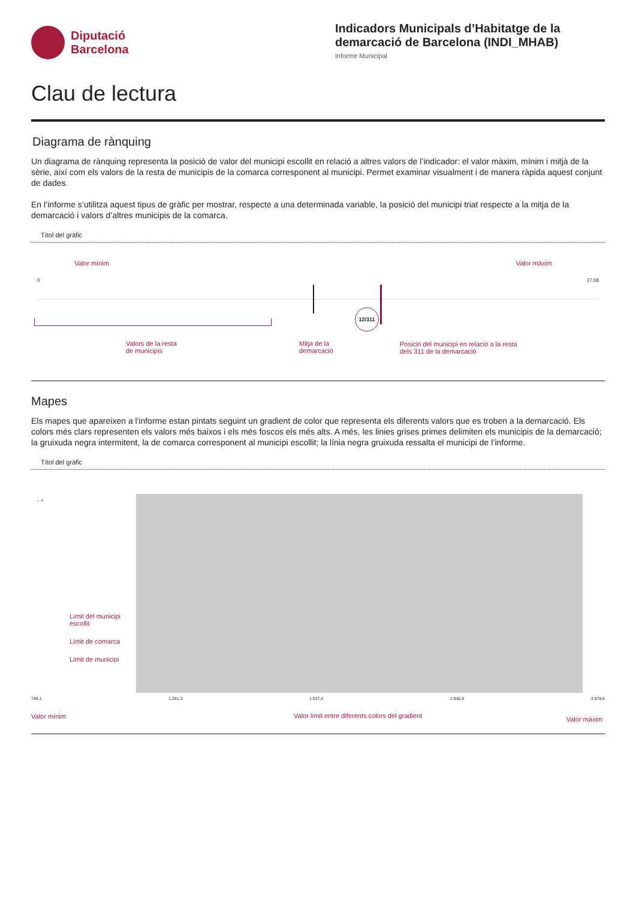Diputació
Barcelona
Indicadors Municipals d’Habitatge de la demarcació de Barcelona (INDI_MHAB)
Informe Municipal
Clau de lectura
Diagrama de rànquing
Un diagrama de rànquing representa la posició de valor del municipi escollit en relació a altres valors de l’indicador: el valor màxim, mínim i mitjà de la sèrie, així com els valors de la resta de municipis de la comarca corresponent al municipi. Permet examinar visualment i de manera ràpida aquest conjunt de dades.
En l’informe s’utilitza aquest tipus de gràfic per mostrar, respecte a una determinada variable, la posició del municipi triat respecte a la mitja de la demarcació i valors d’altres municipis de la comarca.
Títol del gràfic
Valor mínim Valor màxim
0 27,58
12/311
Valors de la resta
de municipis
Mitja de la
demarcació
Posició del municipi en relació a la resta
dels 311 de la demarcació
Mapes
Els mapes que apareixen a l'informe estan pintats seguint un gradient de color que representa els diferents valors que es troben a la demarcació. Els colors més clars representen els valors més baixos i els més foscos els més alts. A més, les linies grises primes delimiten els municipis de la demarcació; la gruixuda negra intermitent, la de comarca corresponent al municipi escollit; la línia negra gruixuda ressalta el municipi de l’informe.
Títol del gràfic
- +
Límit del municipi
escollit
Límit de comarca
Límit de municipi
749,1 1.291,3 1.537,4 1.940,9 3.979,6
Valor mínim
Valor límit entre diferents colors del gradient
Valor màxim